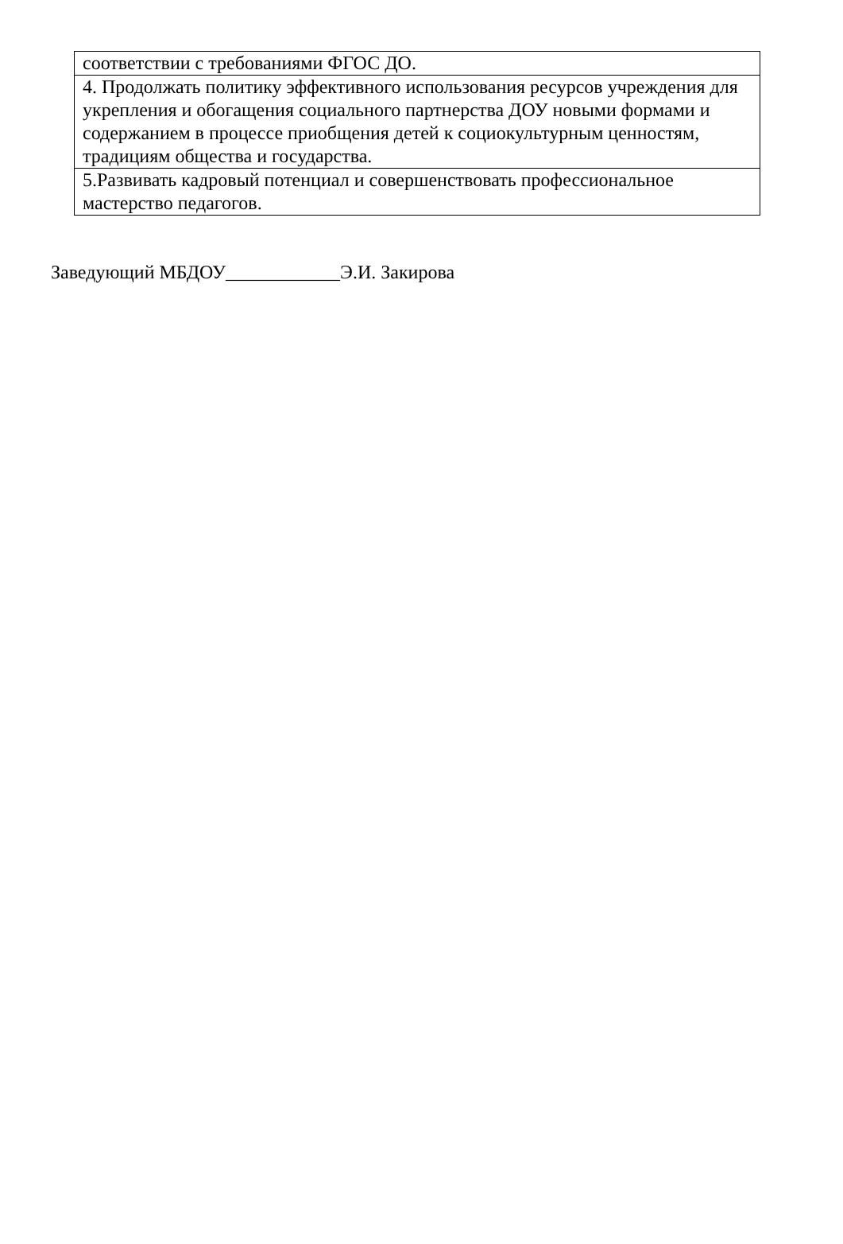| соответствии с требованиями ФГОС ДО. |
| 4. Продолжать политику эффективного использования ресурсов учреждения для укрепления и обогащения социального партнерства ДОУ новыми формами и содержанием в процессе приобщения детей к социокультурным ценностям, традициям общества и государства. |
| 5.Развивать кадровый потенциал и совершенствовать профессиональное мастерство педагогов. |
Заведующий МБДОУ____________Э.И. Закирова